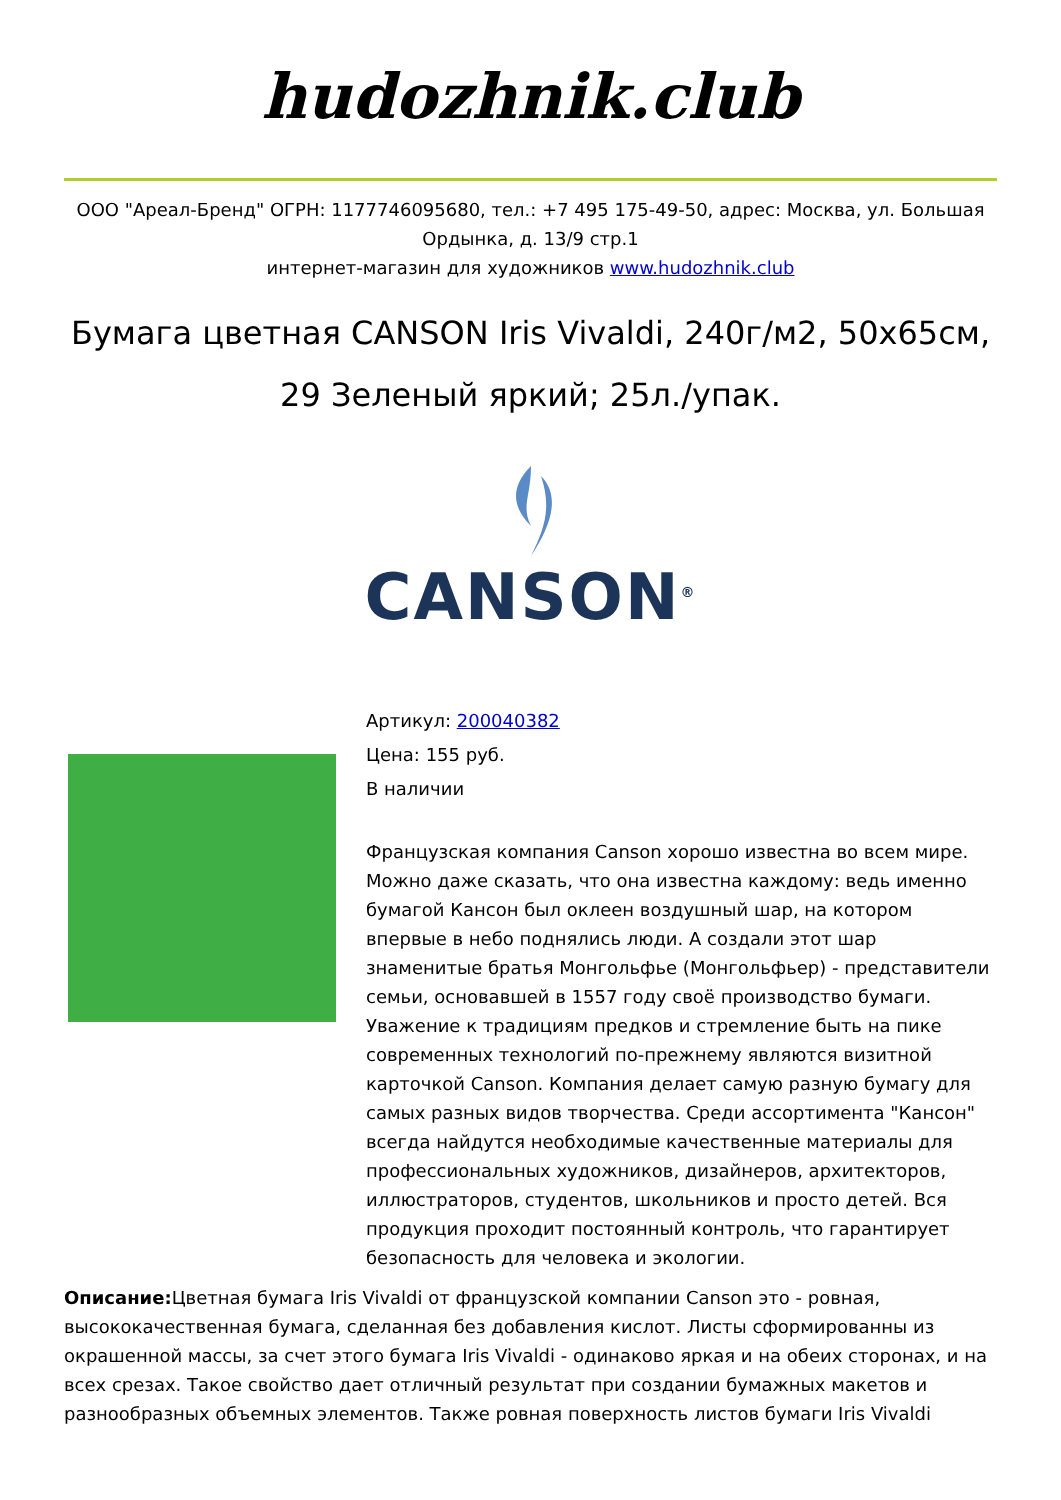hudozhnik.club
ООО "Ареал-Бренд" ОГРН: 1177746095680, тел.: +7 495 175-49-50, адрес: Москва, ул. Большая Ордынка, д. 13/9 стр.1
интернет-магазин для художников www.hudozhnik.club
Бумага цветная CANSON Iris Vivaldi, 240г/м2, 50х65см, 29 Зеленый яркий; 25л./упак.
CANSON<sup>®</sup>
Артикул: 200040382
Цена: 155 руб.
В наличии
Французская компания Canson хорошо известна во всем мире. Можно даже сказать, что она известна каждому: ведь именно бумагой Кансон был оклеен воздушный шар, на котором впервые в небо поднялись люди. А создали этот шар знаменитые братья Монгольфье (Монгольфьер) - представители семьи, основавшей в 1557 году своё производство бумаги. Уважение к традициям предков и стремление быть на пике современных технологий по-прежнему являются визитной карточкой Canson. Компания делает самую разную бумагу для самых разных видов творчества. Среди ассортимента "Кансон" всегда найдутся необходимые качественные материалы для профессиональных художников, дизайнеров, архитекторов, иллюстраторов, студентов, школьников и просто детей. Вся продукция проходит постоянный контроль, что гарантирует безопасность для человека и экологии.
Описание: Цветная бумага Iris Vivaldi от французской компании Canson это - ровная, высококачественная бумага, сделанная без добавления кислот. Листы сформированны из окрашенной массы, за счет этого бумага Iris Vivaldi - одинаково яркая и на обеих сторонах, и на всех срезах. Такое свойство дает отличный результат при создании бумажных макетов и разнообразных объемных элементов. Также ровная поверхность листов бумаги Iris Vivaldi